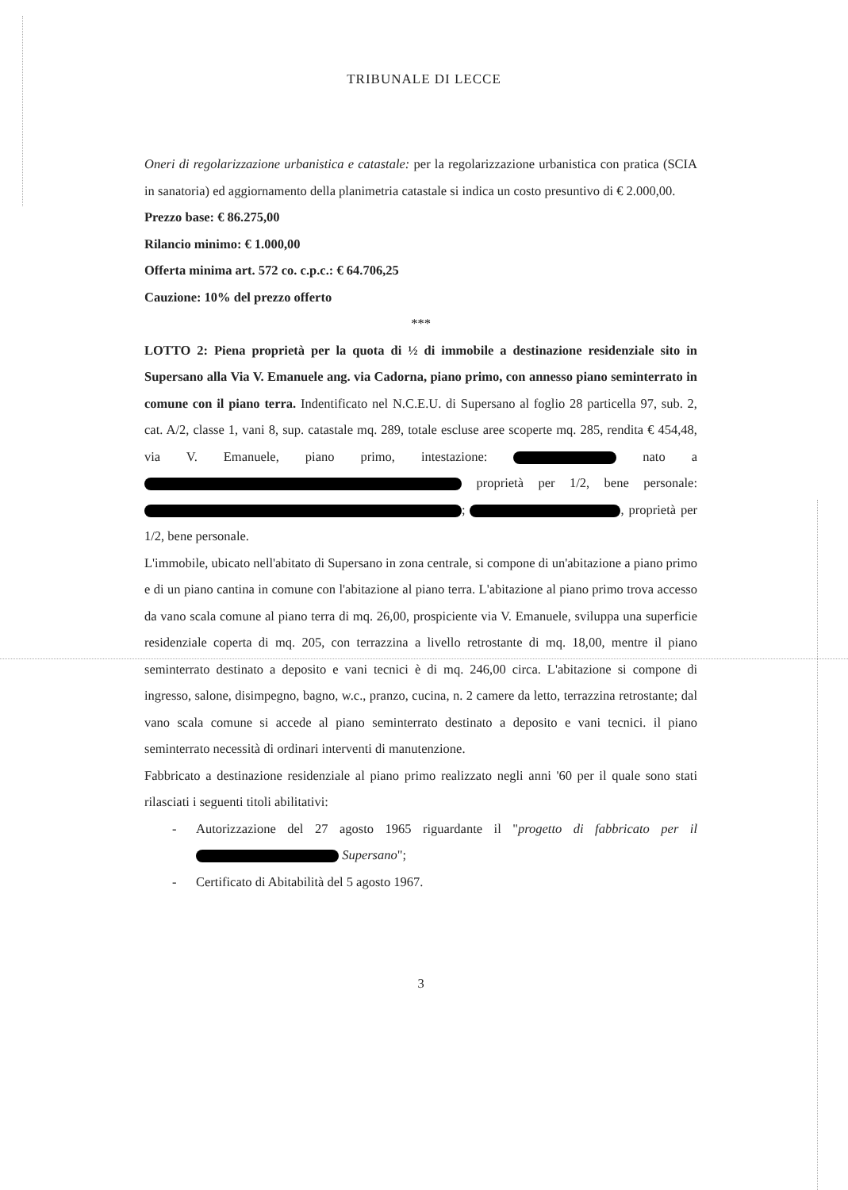TRIBUNALE DI LECCE
Oneri di regolarizzazione urbanistica e catastale: per la regolarizzazione urbanistica con pratica (SCIA in sanatoria) ed aggiornamento della planimetria catastale si indica un costo presuntivo di € 2.000,00.
Prezzo base: € 86.275,00
Rilancio minimo: € 1.000,00
Offerta minima art. 572 co. c.p.c.: € 64.706,25
Cauzione: 10% del prezzo offerto
***
LOTTO 2: Piena proprietà per la quota di ½ di immobile a destinazione residenziale sito in Supersano alla Via V. Emanuele ang. via Cadorna, piano primo, con annesso piano seminterrato in comune con il piano terra. Indentificato nel N.C.E.U. di Supersano al foglio 28 particella 97, sub. 2, cat. A/2, classe 1, vani 8, sup. catastale mq. 289, totale escluse aree scoperte mq. 285, rendita € 454,48, via V. Emanuele, piano primo, intestazione: nato a proprietà per 1/2, bene personale: ; , proprietà per 1/2, bene personale.
L'immobile, ubicato nell'abitato di Supersano in zona centrale, si compone di un'abitazione a piano primo e di un piano cantina in comune con l'abitazione al piano terra. L'abitazione al piano primo trova accesso da vano scala comune al piano terra di mq. 26,00, prospiciente via V. Emanuele, sviluppa una superficie residenziale coperta di mq. 205, con terrazzina a livello retrostante di mq. 18,00, mentre il piano seminterrato destinato a deposito e vani tecnici è di mq. 246,00 circa. L'abitazione si compone di ingresso, salone, disimpegno, bagno, w.c., pranzo, cucina, n. 2 camere da letto, terrazzina retrostante; dal vano scala comune si accede al piano seminterrato destinato a deposito e vani tecnici. il piano seminterrato necessità di ordinari interventi di manutenzione.
Fabbricato a destinazione residenziale al piano primo realizzato negli anni '60 per il quale sono stati rilasciati i seguenti titoli abilitativi:
- Autorizzazione del 27 agosto 1965 riguardante il "progetto di fabbricato per il Supersano";
- Certificato di Abitabilità del 5 agosto 1967.
3